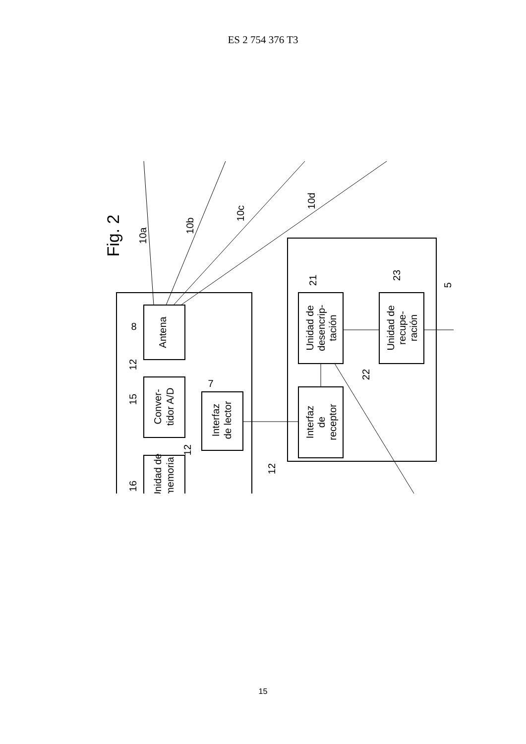ES 2 754 376 T3
Fig. 2
Antena
Conver-
tidor A/D
Interfaz
de lector
Unidad de
memoria
Unidad de
desencrip-
tación
Interfaz
de
receptor
Unidad de
recupe-
ración
10a
10b
10c
10d
8
12
15
7
12
16
12
21
22
23
5
15